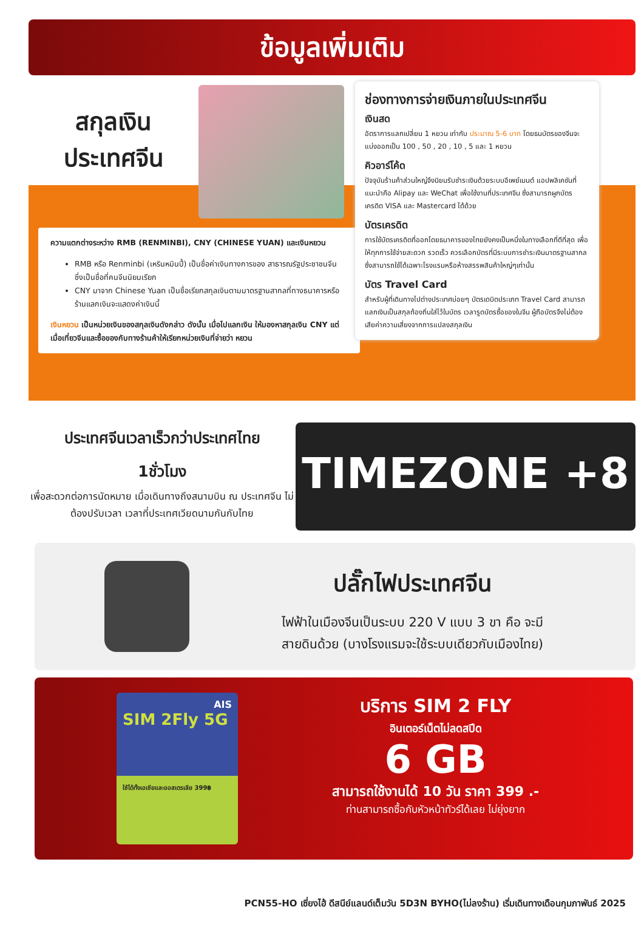ข้อมูลเพิ่มเติม
สกุลเงิน
ประเทศจีน
ความแตกต่างระหว่าง RMB (RENMINBI), CNY (CHINESE YUAN) และเงินหยวน
RMB หรือ Renminbi (เหรินหมินปี้) เป็นชื่อค่าเงินทางการของ สาธารณรัฐประชาชนจีน ซึ่งเป็นชื่อที่คนจีนนิยมเรียก
CNY มาจาก Chinese Yuan เป็นชื่อเรียกสกุลเงินตามมาตรฐานสากลที่ทางธนาคารหรือร้านแลกเงินจะแสดงค่าเงินนี้
เงินหยวน เป็นหน่วยเงินของสกุลเงินดังกล่าว ดังนั้น เมื่อไปแลกเงิน ให้มองหาสกุลเงิน CNY แต่เมื่อเที่ยวจีนและซื้อของกับทางร้านค้าให้เรียกหน่วยเงินที่จ่ายว่า หยวน
ช่องทางการจ่ายเงินภายในประเทศจีน
เงินสด
อัตราการแลกเปลี่ยน 1 หยวน เท่ากับ ประมาณ 5-6 บาท โดยธนบัตรของจีนจะแบ่งออกเป็น 100 , 50 , 20 , 10 , 5 และ 1 หยวน
คิวอาร์โค้ด
ปัจจุบันร้านค้าส่วนใหญ่จึงนิยมรับชำระเงินด้วยระบบอีเพย์เมนต์ แอปพลิเคชันที่แนะนำคือ Alipay และ WeChat เพื่อใช้งานที่ประเทศจีน ซึ่งสามารถผูกบัตรเครดิต VISA และ Mastercard ได้ด้วย
บัตรเครดิต
การใช้บัตรเครดิตที่ออกโดยธนาคารของไทยยังคงเป็นหนึ่งในทางเลือกที่ดีที่สุด เพื่อให้ทุกการใช้จ่ายสะดวก รวดเร็ว ควรเลือกบัตรที่มีระบบการชำระเงินมาตรฐานสากล ซึ่งสามารถใช้ได้เฉพาะโรงแรมหรือห้างสรรพสินค้าใหญ่ๆเท่านั้น
บัตร Travel Card
สำหรับผู้ที่เดินทางไปต่างประเทศบ่อยๆ บัตรเดบิตประเภท Travel Card สามารถแลกเงินเป็นสกุลท้องถิ่นใส่ไว้ในบัตร เวลารูดบัตรซื้อของในจีน ผู้ถือบัตรจึงไม่ต้องเสียค่าความเสี่ยงจากการแปลงสกุลเงิน
ประเทศจีนเวลาเร็วกว่าประเทศไทย
1ชั่วโมง
เพื่อสะดวกต่อการนัดหมาย เมื่อเดินทางถึงสนามบิน ณ ประเทศจีน ไม่ต้องปรับเวลา เวลาที่ประเทศเวียดนามกันกับไทย
TIMEZONE +8
ปลั๊กไฟประเทศจีน
ไฟฟ้าในเมืองจีนเป็นระบบ 220 V แบบ 3 ขา คือ จะมี
สายดินด้วย (บางโรงแรมจะใช้ระบบเดียวกับเมืองไทย)
AIS
SIM 2Fly 5G
ใช้ได้ทั้งเอเชียและออสเตรเลีย 399฿
บริการ SIM 2 FLY
อินเตอร์เน็ตไม่ลดสปีด
6 GB
สามารถใช้งานได้ 10 วัน ราคา 399 .-
ท่านสามารถซื้อกับหัวหน้าทัวร์ได้เลย ไม่ยุ่งยาก
PCN55-HO เซี่ยงไฮ้ ดีสนีย์แลนด์เต็มวัน 5D3N BYHO(ไม่ลงร้าน) เริ่มเดินทางเดือนกุมภาพันธ์ 2025